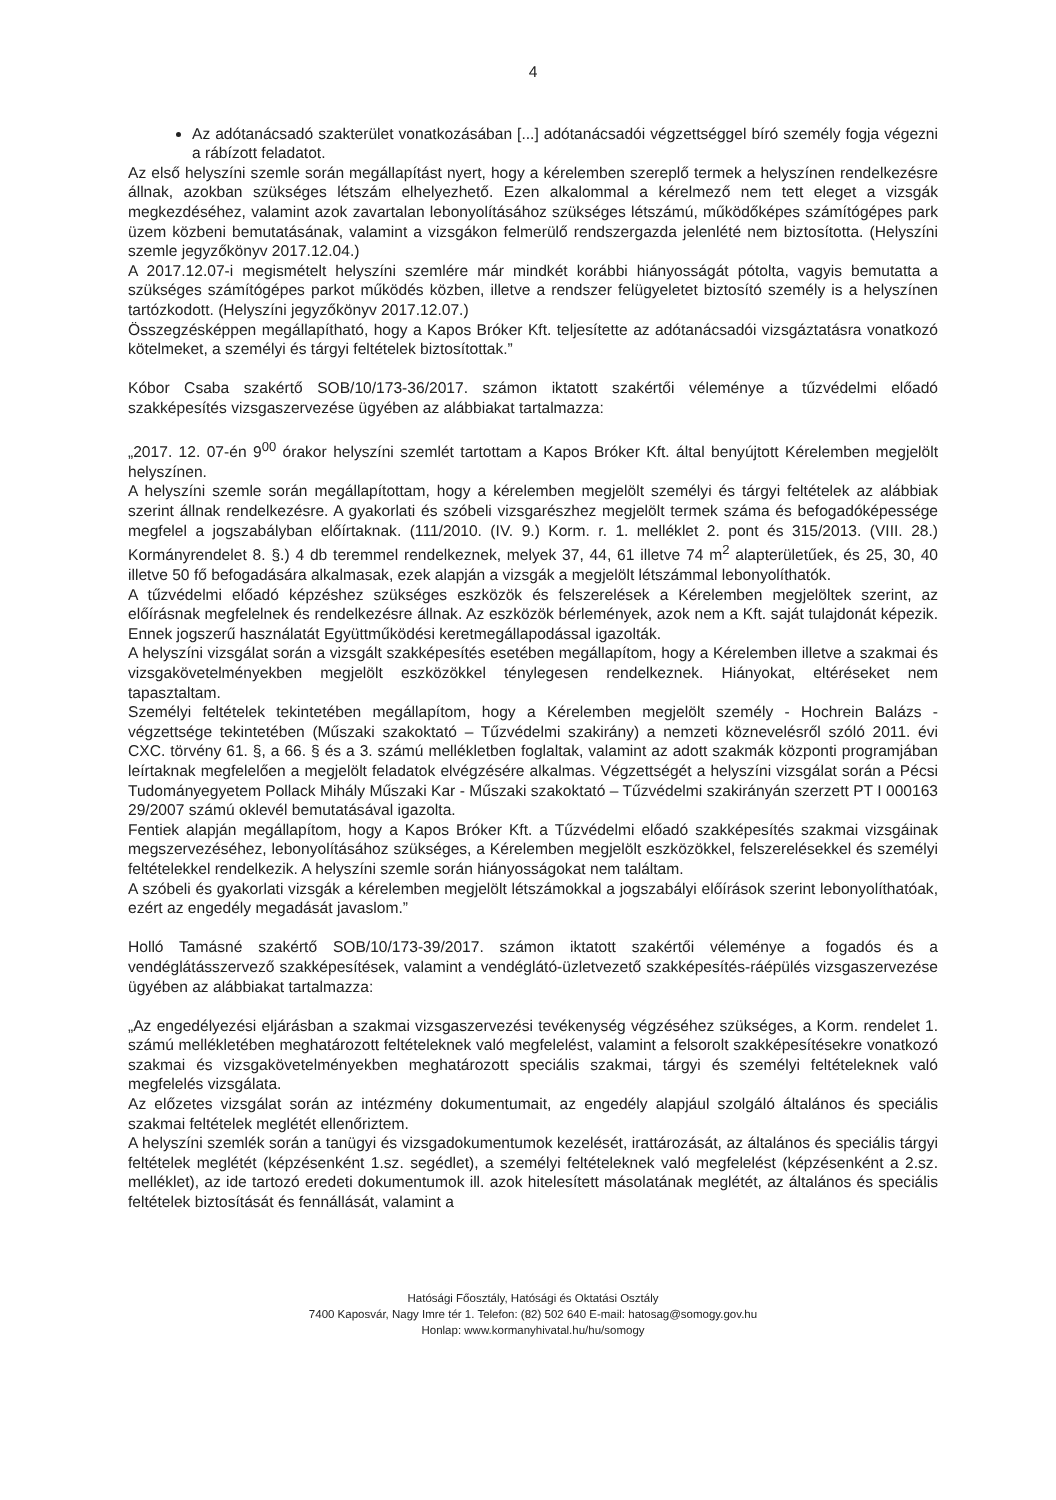4
Az adótanácsadó szakterület vonatkozásában [...] adótanácsadói végzettséggel bíró személy fogja végezni a rábízott feladatot.
Az első helyszíni szemle során megállapítást nyert, hogy a kérelemben szereplő termek a helyszínen rendelkezésre állnak, azokban szükséges létszám elhelyezhető. Ezen alkalommal a kérelmező nem tett eleget a vizsgák megkezdéséhez, valamint azok zavartalan lebonyolításához szükséges létszámú, működőképes számítógépes park üzem közbeni bemutatásának, valamint a vizsgákon felmerülő rendszergazda jelenlété nem biztosította. (Helyszíni szemle jegyzőkönyv 2017.12.04.)
A 2017.12.07-i megismételt helyszíni szemlére már mindkét korábbi hiányosságát pótolta, vagyis bemutatta a szükséges számítógépes parkot működés közben, illetve a rendszer felügyeletet biztosító személy is a helyszínen tartózkodott. (Helyszíni jegyzőkönyv 2017.12.07.)
Összegzésképpen megállapítható, hogy a Kapos Bróker Kft. teljesítette az adótanácsadói vizsgáztatásra vonatkozó kötelmeket, a személyi és tárgyi feltételek biztosítottak.”
Kóbor Csaba szakértő SOB/10/173-36/2017. számon iktatott szakértői véleménye a tűzvédelmi előadó szakképesítés vizsgaszervezése ügyében az alábbiakat tartalmazza:
„2017. 12. 07-én 9<sup>00</sup> órakor helyszíni szemlét tartottam a Kapos Bróker Kft. által benyújtott Kérelemben megjelölt helyszínen.
A helyszíni szemle során megállapítottam, hogy a kérelemben megjelölt személyi és tárgyi feltételek az alábbiak szerint állnak rendelkezésre. A gyakorlati és szóbeli vizsgarészhez megjelölt termek száma és befogadóképessége megfelel a jogszabályban előírtaknak. (111/2010. (IV. 9.) Korm. r. 1. melléklet 2. pont és 315/2013. (VIII. 28.) Kormányrendelet 8. §.) 4 db teremmel rendelkeznek, melyek 37, 44, 61 illetve 74 m<sup>2</sup> alapterületűek, és 25, 30, 40 illetve 50 fő befogadására alkalmasak, ezek alapján a vizsgák a megjelölt létszámmal lebonyolíthatók.
A tűzvédelmi előadó képzéshez szükséges eszközök és felszerelések a Kérelemben megjelöltek szerint, az előírásnak megfelelnek és rendelkezésre állnak. Az eszközök bérlemények, azok nem a Kft. saját tulajdonát képezik. Ennek jogszerű használatát Együttműködési keretmegállapodással igazolták.
A helyszíni vizsgálat során a vizsgált szakképesítés esetében megállapítom, hogy a Kérelemben illetve a szakmai és vizsgakövetelményekben megjelölt eszközökkel ténylegesen rendelkeznek. Hiányokat, eltéréseket nem tapasztaltam.
Személyi feltételek tekintetében megállapítom, hogy a Kérelemben megjelölt személy - Hochrein Balázs - végzettsége tekintetében (Műszaki szakoktató – Tűzvédelmi szakirány) a nemzeti köznevelésről szóló 2011. évi CXC. törvény 61. §, a 66. § és a 3. számú mellékletben foglaltak, valamint az adott szakmák központi programjában leírtaknak megfelelően a megjelölt feladatok elvégzésére alkalmas. Végzettségét a helyszíni vizsgálat során a Pécsi Tudományegyetem Pollack Mihály Műszaki Kar - Műszaki szakoktató – Tűzvédelmi szakirányán szerzett PT I 000163 29/2007 számú oklevél bemutatásával igazolta.
Fentiek alapján megállapítom, hogy a Kapos Bróker Kft. a Tűzvédelmi előadó szakképesítés szakmai vizsgáinak megszervezéséhez, lebonyolításához szükséges, a Kérelemben megjelölt eszközökkel, felszerelésekkel és személyi feltételekkel rendelkezik. A helyszíni szemle során hiányosságokat nem találtam.
A szóbeli és gyakorlati vizsgák a kérelemben megjelölt létszámokkal a jogszabályi előírások szerint lebonyolíthatóak, ezért az engedély megadását javaslom.”
Holló Tamásné szakértő SOB/10/173-39/2017. számon iktatott szakértői véleménye a fogadós és a vendéglátásszervező szakképesítések, valamint a vendéglátó-üzletvezető szakképesítés-ráépülés vizsgaszervezése ügyében az alábbiakat tartalmazza:
„Az engedélyezési eljárásban a szakmai vizsgaszervezési tevékenység végzéséhez szükséges, a Korm. rendelet 1. számú mellékletében meghatározott feltételeknek való megfelelést, valamint a felsorolt szakképesítésekre vonatkozó szakmai és vizsgakövetelményekben meghatározott speciális szakmai, tárgyi és személyi feltételeknek való megfelelés vizsgálata.
Az előzetes vizsgálat során az intézmény dokumentumait, az engedély alapjául szolgáló általános és speciális szakmai feltételek meglétét ellenőriztem.
A helyszíni szemlék során a tanügyi és vizsgadokumentumok kezelését, irattározását, az általános és speciális tárgyi feltételek meglétét (képzésenként 1.sz. segédlet), a személyi feltételeknek való megfelelést (képzésenként a 2.sz. melléklet), az ide tartozó eredeti dokumentumok ill. azok hitelesített másolatának meglétét, az általános és speciális feltételek biztosítását és fennállását, valamint a
Hatósági Főosztály, Hatósági és Oktatási Osztály
7400 Kaposvár, Nagy Imre tér 1. Telefon: (82) 502 640 E-mail: hatosag@somogy.gov.hu
Honlap: www.kormanyhivatal.hu/hu/somogy